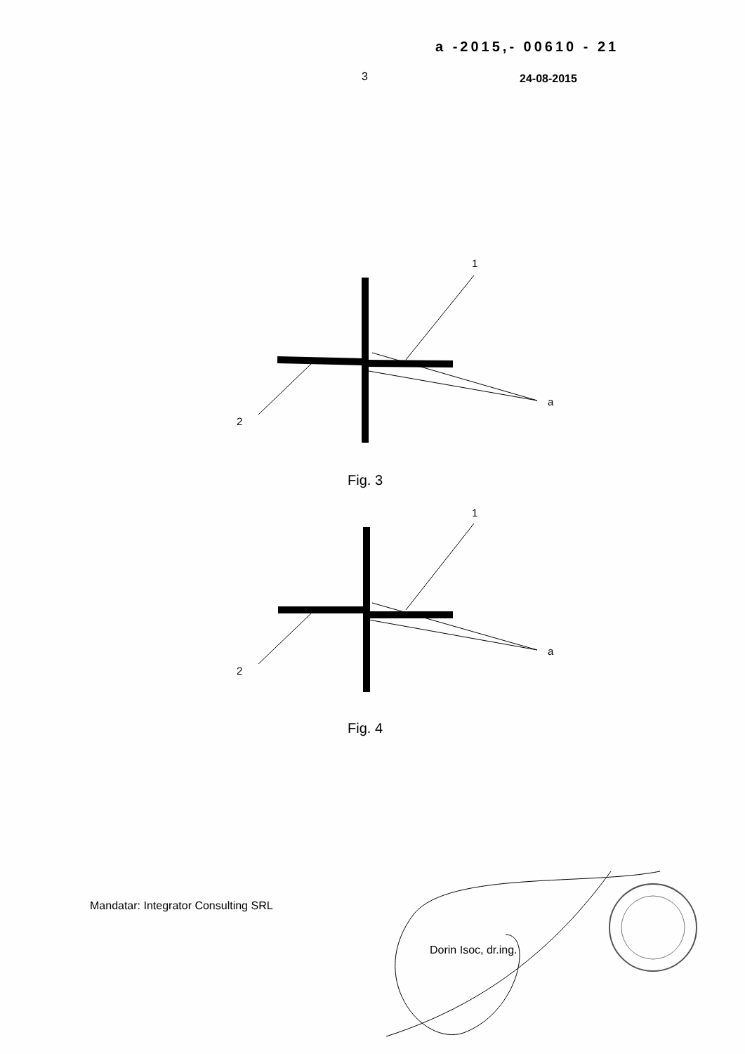a -2015,- 00610 - 21
3 24-08-2015
1
2
a
Fig. 3
1
2
a
Fig. 4
Mandatar: Integrator Consulting SRL
Dorin Isoc, dr.ing.